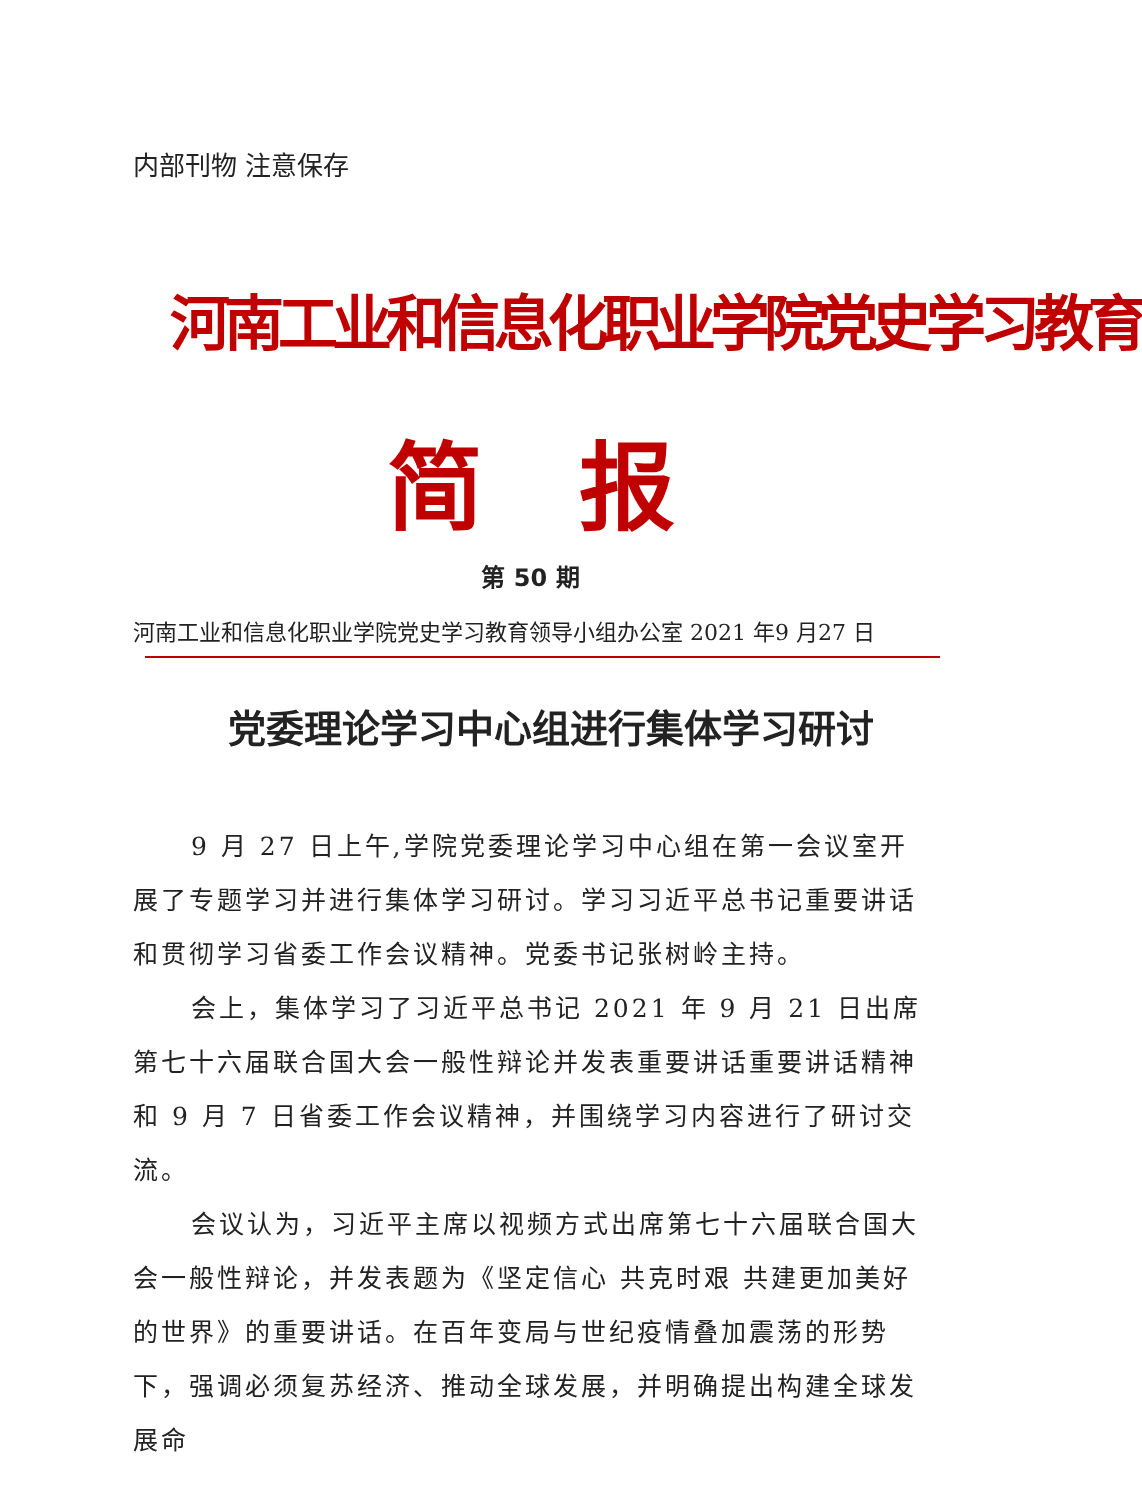内部刊物 注意保存
河南工业和信息化职业学院党史学习教育
简　报
第 50 期
河南工业和信息化职业学院党史学习教育领导小组办公室 2021 年9 月27 日
党委理论学习中心组进行集体学习研讨
9 月 27 日上午,学院党委理论学习中心组在第一会议室开展了专题学习并进行集体学习研讨。学习习近平总书记重要讲话和贯彻学习省委工作会议精神。党委书记张树岭主持。
会上，集体学习了习近平总书记 2021 年 9 月 21 日出席第七十六届联合国大会一般性辩论并发表重要讲话重要讲话精神和 9 月 7 日省委工作会议精神，并围绕学习内容进行了研讨交流。
会议认为，习近平主席以视频方式出席第七十六届联合国大会一般性辩论，并发表题为《坚定信心 共克时艰 共建更加美好的世界》的重要讲话。在百年变局与世纪疫情叠加震荡的形势下，强调必须复苏经济、推动全球发展，并明确提出构建全球发展命